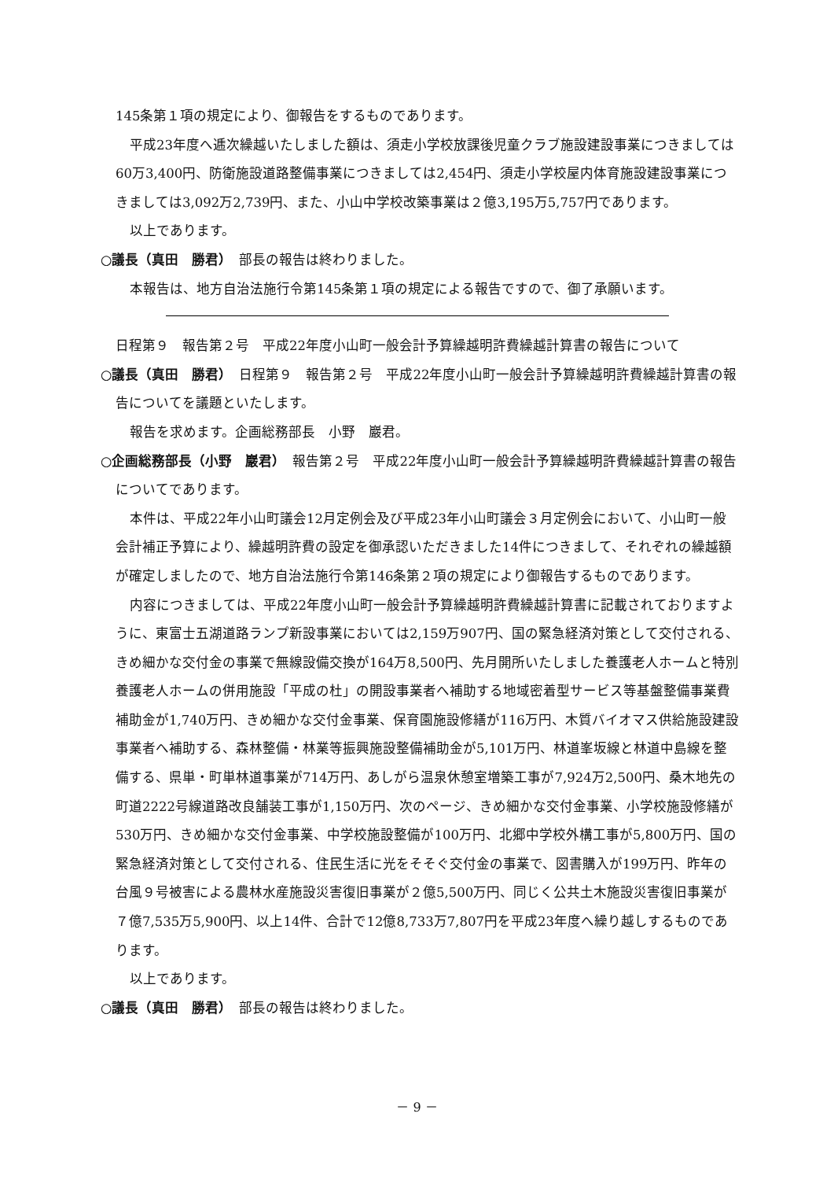145条第１項の規定により、御報告をするものであります。
平成23年度へ逓次繰越いたしました額は、須走小学校放課後児童クラブ施設建設事業につきましては60万3,400円、防衛施設道路整備事業につきましては2,454円、須走小学校屋内体育施設建設事業につきましては3,092万2,739円、また、小山中学校改築事業は２億3,195万5,757円であります。
以上であります。
○議長（真田　勝君）　部長の報告は終わりました。
本報告は、地方自治法施行令第145条第１項の規定による報告ですので、御了承願います。
日程第９　報告第２号　平成22年度小山町一般会計予算繰越明許費繰越計算書の報告について
○議長（真田　勝君）　日程第９　報告第２号　平成22年度小山町一般会計予算繰越明許費繰越計算書の報告についてを議題といたします。
報告を求めます。企画総務部長　小野　巖君。
○企画総務部長（小野　巖君）　報告第２号　平成22年度小山町一般会計予算繰越明許費繰越計算書の報告についてであります。
本件は、平成22年小山町議会12月定例会及び平成23年小山町議会３月定例会において、小山町一般会計補正予算により、繰越明許費の設定を御承認いただきました14件につきまして、それぞれの繰越額が確定しましたので、地方自治法施行令第146条第２項の規定により御報告するものであります。
内容につきましては、平成22年度小山町一般会計予算繰越明許費繰越計算書に記載されておりますように、東富士五湖道路ランプ新設事業においては2,159万907円、国の緊急経済対策として交付される、きめ細かな交付金の事業で無線設備交換が164万8,500円、先月開所いたしました養護老人ホームと特別養護老人ホームの併用施設「平成の杜」の開設事業者へ補助する地域密着型サービス等基盤整備事業費補助金が1,740万円、きめ細かな交付金事業、保育園施設修繕が116万円、木質バイオマス供給施設建設事業者へ補助する、森林整備・林業等振興施設整備補助金が5,101万円、林道峯坂線と林道中島線を整備する、県単・町単林道事業が714万円、あしがら温泉休憩室増築工事が7,924万2,500円、桑木地先の町道2222号線道路改良舗装工事が1,150万円、次のページ、きめ細かな交付金事業、小学校施設修繕が530万円、きめ細かな交付金事業、中学校施設整備が100万円、北郷中学校外構工事が5,800万円、国の緊急経済対策として交付される、住民生活に光をそそぐ交付金の事業で、図書購入が199万円、昨年の台風９号被害による農林水産施設災害復旧事業が２億5,500万円、同じく公共土木施設災害復旧事業が７億7,535万5,900円、以上14件、合計で12億8,733万7,807円を平成23年度へ繰り越しするものであります。
以上であります。
○議長（真田　勝君）　部長の報告は終わりました。
－ 9 －